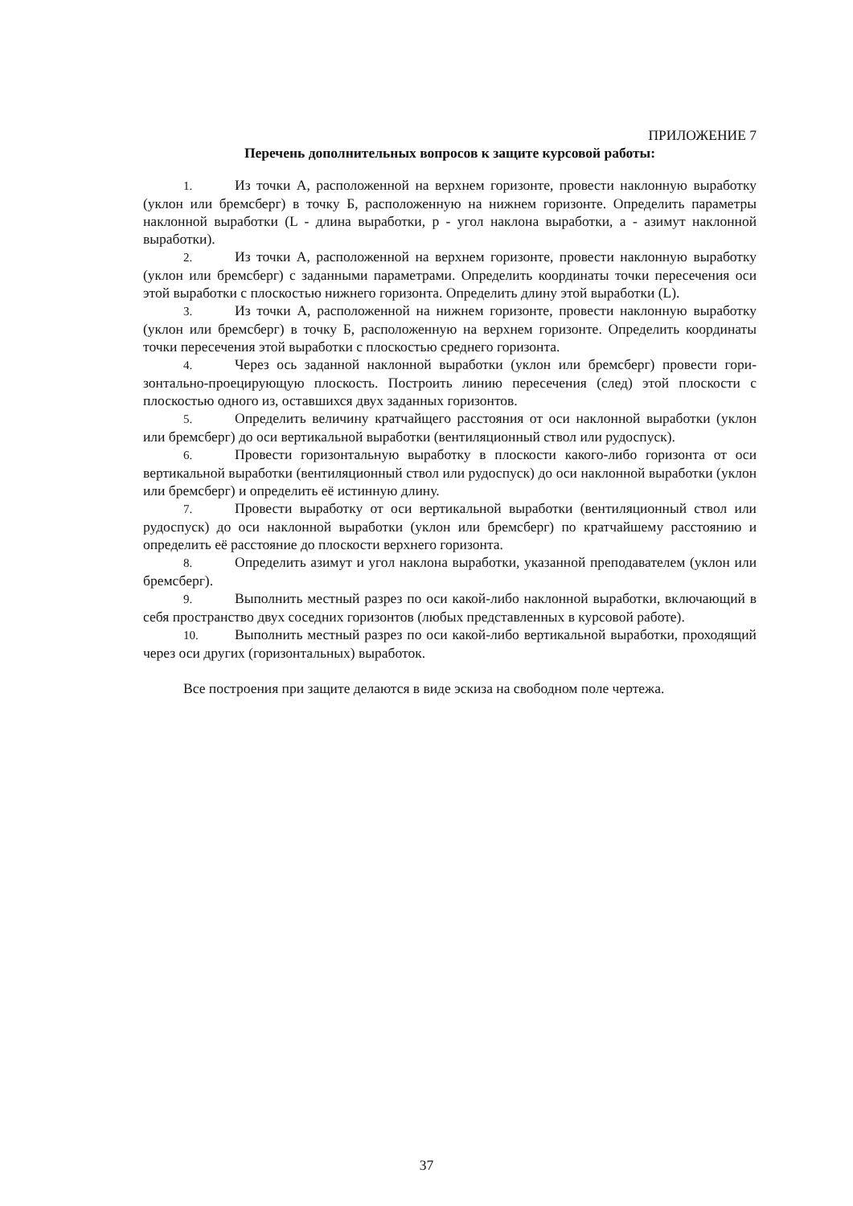ПРИЛОЖЕНИЕ 7
Перечень дополнительных вопросов к защите курсовой работы:
1. Из точки А, расположенной на верхнем горизонте, провести наклонную выработку (уклон или бремсберг) в точку Б, расположенную на нижнем горизонте. Определить параметры наклонной выработки (L - длина выработки, р - угол наклона выработки, а - азимут наклонной выработки).
2. Из точки А, расположенной на верхнем горизонте, провести наклонную выработку (уклон или бремсберг) с заданными параметрами. Определить координаты точки пересечения оси этой выработки с плоскостью нижнего горизонта. Определить длину этой выработки (L).
3. Из точки А, расположенной на нижнем горизонте, провести наклонную выработку (уклон или бремсберг) в точку Б, расположенную на верхнем горизонте. Определить координаты точки пересечения этой выработки с плоскостью среднего горизонта.
4. Через ось заданной наклонной выработки (уклон или бремсберг) провести гори- зонтально-проецирующую плоскость. Построить линию пересечения (след) этой плоскости с плоскостью одного из, оставшихся двух заданных горизонтов.
5. Определить величину кратчайщего расстояния от оси наклонной выработки (уклон или бремсберг) до оси вертикальной выработки (вентиляционный ствол или рудоспуск).
6. Провести горизонтальную выработку в плоскости какого-либо горизонта от оси вертикальной выработки (вентиляционный ствол или рудоспуск) до оси наклонной выработки (уклон или бремсберг) и определить её истинную длину.
7. Провести выработку от оси вертикальной выработки (вентиляционный ствол или рудоспуск) до оси наклонной выработки (уклон или бремсберг) по кратчайшему расстоянию и определить её расстояние до плоскости верхнего горизонта.
8. Определить азимут и угол наклона выработки, указанной преподавателем (уклон или бремсберг).
9. Выполнить местный разрез по оси какой-либо наклонной выработки, включающий в себя пространство двух соседних горизонтов (любых представленных в курсовой работе).
10. Выполнить местный разрез по оси какой-либо вертикальной выработки, проходящий через оси других (горизонтальных) выработок.
Все построения при защите делаются в виде эскиза на свободном поле чертежа.
37